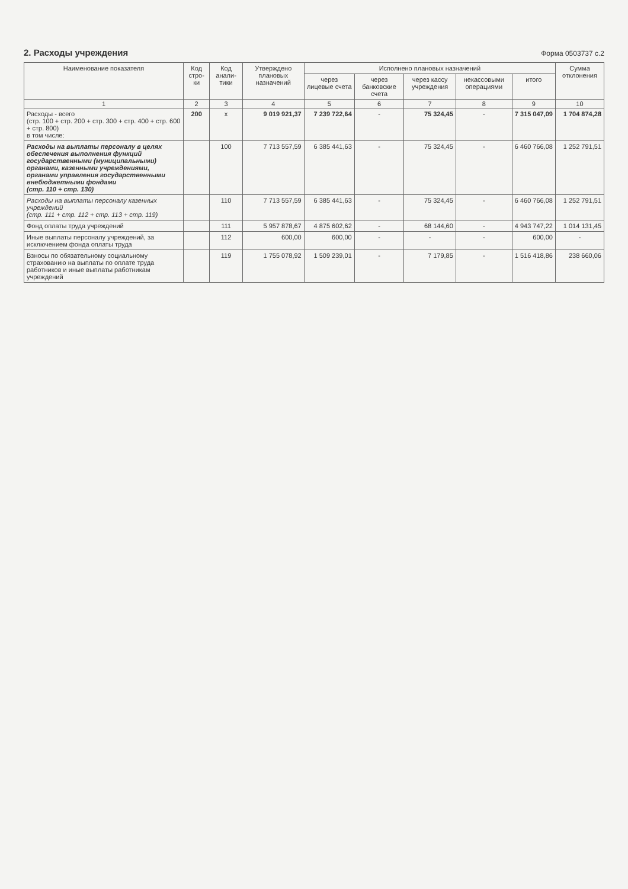2. Расходы учреждения
Форма 0503737 с.2
| Наименование показателя | Код стро-ки | Код анали-тики | Утверждено плановых назначений | Исполнено плановых назначений | | | | | Сумма отклонения |
| --- | --- | --- | --- | --- | --- | --- | --- | --- | --- |
| | | | | через лицевые счета | через банковские счета | через кассу учреждения | некассовыми операциями | итого | |
| 1 | 2 | 3 | 4 | 5 | 6 | 7 | 8 | 9 | 10 |
| Расходы - всего (стр. 100 + стр. 200 + стр. 300 + стр. 400 + стр. 600 + стр. 800) в том числе: | 200 | x | 9 019 921,37 | 7 239 722,64 | - | 75 324,45 | - | 7 315 047,09 | 1 704 874,28 |
| Расходы на выплаты персоналу в целях обеспечения выполнения функций государственными (муниципальными) органами, казенными учреждениями, органами управления государственными внебюджетными фондами (стр. 110 + стр. 130) | | 100 | 7 713 557,59 | 6 385 441,63 | - | 75 324,45 | - | 6 460 766,08 | 1 252 791,51 |
| Расходы на выплаты персоналу казенных учреждений (стр. 111 + стр. 112 + стр. 113 + стр. 119) | | 110 | 7 713 557,59 | 6 385 441,63 | - | 75 324,45 | - | 6 460 766,08 | 1 252 791,51 |
| Фонд оплаты труда учреждений | | 111 | 5 957 878,67 | 4 875 602,62 | - | 68 144,60 | - | 4 943 747,22 | 1 014 131,45 |
| Иные выплаты персоналу учреждений, за исключением фонда оплаты труда | | 112 | 600,00 | 600,00 | - | - | - | 600,00 | - |
| Взносы по обязательному социальному страхованию на выплаты по оплате труда работников и иные выплаты работникам учреждений | | 119 | 1 755 078,92 | 1 509 239,01 | - | 7 179,85 | - | 1 516 418,86 | 238 660,06 |